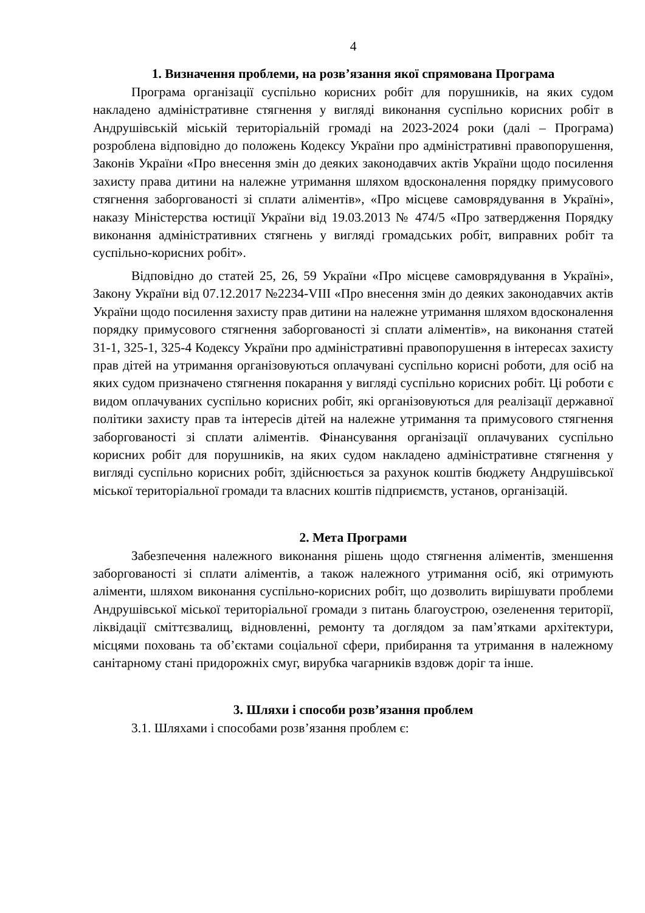4
1. Визначення проблеми, на розв’язання якої спрямована Програма
Програма організації суспільно корисних робіт для порушників, на яких судом накладено адміністративне стягнення у вигляді виконання суспільно корисних робіт в Андрушівській міській територіальній громаді на 2023-2024 роки (далі – Програма) розроблена відповідно до положень Кодексу України про адміністративні правопорушення, Законів України «Про внесення змін до деяких законодавчих актів України щодо посилення захисту права дитини на належне утримання шляхом вдосконалення порядку примусового стягнення заборгованості зі сплати аліментів», «Про місцеве самоврядування в Україні», наказу Міністерства юстиції України від 19.03.2013 № 474/5 «Про затвердження Порядку виконання адміністративних стягнень у вигляді громадських робіт, виправних робіт та суспільно-корисних робіт».
Відповідно до статей 25, 26, 59 України «Про місцеве самоврядування в Україні», Закону України від 07.12.2017 №2234-VIII «Про внесення змін до деяких законодавчих актів України щодо посилення захисту прав дитини на належне утримання шляхом вдосконалення порядку примусового стягнення заборгованості зі сплати аліментів», на виконання статей 31-1, 325-1, 325-4 Кодексу України про адміністративні правопорушення в інтересах захисту прав дітей на утримання організовуються оплачувані суспільно корисні роботи, для осіб на яких судом призначено стягнення покарання у вигляді суспільно корисних робіт. Ці роботи є видом оплачуваних суспільно корисних робіт, які організовуються для реалізації державної політики захисту прав та інтересів дітей на належне утримання та примусового стягнення заборгованості зі сплати аліментів. Фінансування організації оплачуваних суспільно корисних робіт для порушників, на яких судом накладено адміністративне стягнення у вигляді суспільно корисних робіт, здійснюється за рахунок коштів бюджету Андрушівської міської територіальної громади та власних коштів підприємств, установ, організацій.
2. Мета Програми
Забезпечення належного виконання рішень щодо стягнення аліментів, зменшення заборгованості зі сплати аліментів, а також належного утримання осіб, які отримують аліменти, шляхом виконання суспільно-корисних робіт, що дозволить вирішувати проблеми Андрушівської міської територіальної громади з питань благоустрою, озеленення території, ліквідації сміттєзвалищ, відновленні, ремонту та доглядом за пам’ятками архітектури, місцями поховань та об’єктами соціальної сфери, прибирання та утримання в належному санітарному стані придорожніх смуг, вирубка чагарників вздовж доріг та інше.
3. Шляхи і способи розв’язання проблем
3.1. Шляхами і способами розв’язання проблем є: